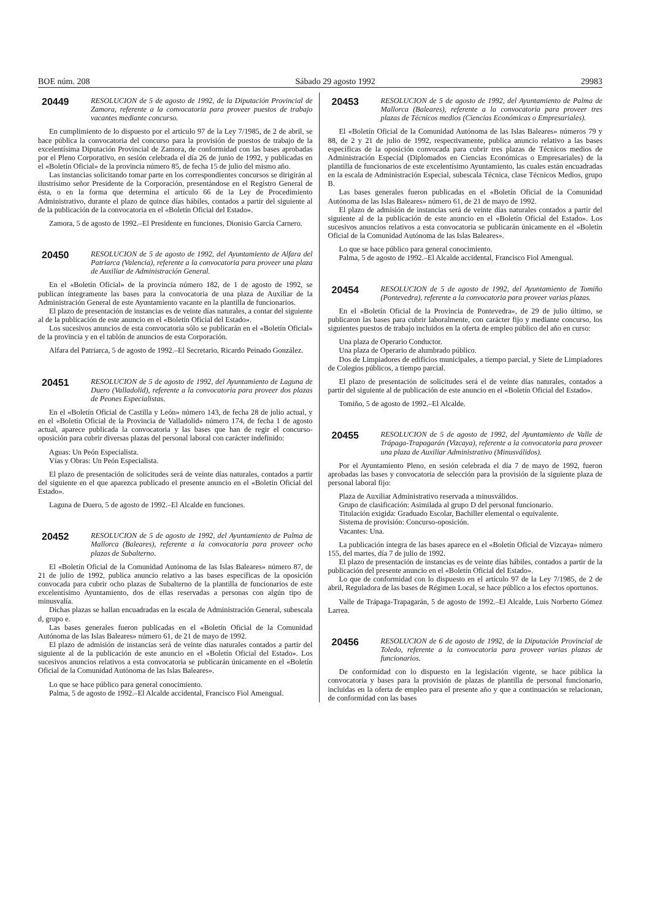BOE núm. 208 Sábado 29 agosto 1992 29983
20449
RESOLUCION de 5 de agosto de 1992, de la Diputación Provincial de Zamora, referente a la convocatoria para proveer puestos de trabajo vacantes mediante concurso.
En cumplimiento de lo dispuesto por el articulo 97 de la Ley 7/1985, de 2 de abril, se hace pública la convocatoria del concurso para la provisión de puestos de trabajo de la excelentísima Diputación Provincial de Zamora, de conformidad con las bases aprobadas por el Pleno Corporativo, en sesión celebrada el día 26 de junio de 1992, y publicadas en el «Boletín Oficial» de la provincia número 85, de fecha 15 de julio del mismo año.
Las instancias solicitando tomar parte en los correspondientes concursos se dirigirán al ilustrísimo señor Presidente de la Corporación, presentándose en el Registro General de ésta, o en la forma que determina el artículo 66 de la Ley de Procedimiento Administrativo, durante el plazo de quince días hábiles, contados a partir del siguiente al de la publicación de la convocatoria en el «Boletín Oficial del Estado».
Zamora, 5 de agosto de 1992.–El Presidente en funciones, Dionisio García Carnero.
20450
RESOLUCION de 5 de agosto de 1992, del Ayuntamiento de Alfara del Patriarca (Valencia), referente a la convocatoria para proveer una plaza de Auxiliar de Administración General.
En el «Boletín Oficial» de la provincia número 182, de 1 de agosto de 1992, se publican íntegramente las bases para la convocatoria de una plaza de Auxiliar de la Administración General de este Ayuntamiento vacante en la plantilla de funcionarios.
El plazo de presentación de instancias es de veinte días naturales, a contar del siguiente al de la publicación de este anuncio en el «Boletín Oficial del Estado».
Los sucesivos anuncios de esta convocatoria sólo se publicarán en el «Boletín Oficial» de la provincia y en el tablón de anuncios de esta Corporación.
Alfara del Patriarca, 5 de agosto de 1992.–El Secretario, Ricardo Peinado González.
20451
RESOLUCION de 5 de agosto de 1992, del Ayuntamiento de Laguna de Duero (Valladolid), referente a la convocatoria para proveer dos plazas de Peones Especialistas.
En el «Boletín Oficial de Castilla y León» número 143, de fecha 28 de julio actual, y en el «Boletín Oficial de la Provincia de Valladolid» número 174, de fecha 1 de agosto actual, aparece publicada la convocatoria y las bases que han de regir el concurso-oposición para cubrir diversas plazas del personal laboral con carácter indefinido:
Aguas: Un Peón Especialista.
Vías y Obras: Un Peón Especialista.
El plazo de presentación de solicitudes será de veinte días naturales, contados a partir del siguiente en el que aparezca publicado el presente anuncio en el «Boletín Oficial del Estado».
Laguna de Duero, 5 de agosto de 1992.–El Alcalde en funciones.
20452
RESOLUCION de 5 de agosto de 1992, del Ayuntamiento de Palma de Mallorca (Baleares), referente a la convocatoria para proveer ocho plazas de Subalterno.
El «Boletín Oficial de la Comunidad Autónoma de las Islas Baleares» número 87, de 21 de julio de 1992, publica anuncio relativo a las bases específicas de la oposición convocada para cubrir ocho plazas de Subalterno de la plantilla de funcionarios de este excelentísimo Ayuntamiento, dos de ellas reservadas a personas con algún tipo de minusvalía.
Dichas plazas se hallan encuadradas en la escala de Administración General, subescala d, grupo e.
Las bases generales fueron publicadas en el «Boletín Oficial de la Comunidad Autónoma de las Islas Baleares» número 61, de 21 de mayo de 1992.
El plazo de admisión de instancias será de veinte días naturales contados a partir del siguiente al de la publicación de este anuncio en el «Boletín Oficial del Estado». Los sucesivos anuncios relativos a esta convocatoria se publicarán únicamente en el «Boletín Oficial de la Comunidad Autónoma de las Islas Baleares».
Lo que se hace público para general conocimiento.
Palma, 5 de agosto de 1992.–El Alcalde accidental, Francisco Fiol Amengual.
20453
RESOLUCION de 5 de agosto de 1992, del Ayuntamiento de Palma de Mallorca (Baleares), referente a la convocatoria para proveer tres plazas de Técnicos medios (Ciencias Económicas o Empresariales).
El «Boletín Oficial de la Comunidad Autónoma de las Islas Baleares» números 79 y 88, de 2 y 21 de julio de 1992, respectivamente, publica anuncio relativo a las bases específicas de la oposición convocada para cubrir tres plazas de Técnicos medios de Administración Especial (Diplomados en Ciencias Económicas o Empresariales) de la plantilla de funcionarios de este excelentísimo Ayuntamiento, las cuales están encuadradas en la escala de Administración Especial, subescala Técnica, clase Técnicos Medios, grupo B.
Las bases generales fueron publicadas en el «Boletín Oficial de la Comunidad Autónoma de las Islas Baleares» número 61, de 21 de mayo de 1992.
El plazo de admisión de instancias será de veinte días naturales contados a partir del siguiente al de la publicación de este anuncio en el «Boletín Oficial del Estado». Los sucesivos anuncios relativos a esta convocatoria se publicarán únicamente en el «Boletín Oficial de la Comunidad Autónoma de las Islas Baleares».
Lo que se hace público para general conocimiento.
Palma, 5 de agosto de 1992.–El Alcalde accidental, Francisco Fiol Amengual.
20454
RESOLUCION de 5 de agosto de 1992, del Ayuntamiento de Tomiño (Pontevedra), referente a la convocatoria para proveer varias plazas.
En el «Boletín Oficial de la Provincia de Pontevedra», de 29 de julio último, se publicaron las bases para cubrir laboralmente, con carácter fijo y mediante concurso, los siguientes puestos de trabajo incluidos en la oferta de empleo público del año en curso:
Una plaza de Operario Conductor.
Una plaza de Operario de alumbrado público.
Dos de Limpiadores de edificios municipales, a tiempo parcial, y Siete de Limpiadores de Colegios públicos, a tiempo parcial.
El plazo de presentación de solicitudes será el de veinte días naturales, contados a partir del siguiente al de publicación de este anuncio en el «Boletín Oficial del Estado».
Tomiño, 5 de agosto de 1992.–El Alcalde.
20455
RESOLUCION de 5 de agosto de 1992, del Ayuntamiento de Valle de Trápaga-Trapagarán (Vizcaya), referente a la convocatoria para proveer una plaza de Auxiliar Administrativo (Minusválidos).
Por el Ayuntamiento Pleno, en sesión celebrada el día 7 de mayo de 1992, fueron aprobadas las bases y convocatoria de selección para la provisión de la siguiente plaza de personal laboral fijo:
Plaza de Auxiliar Administrativo reservada a minusválidos.
Grupo de clasificación: Asimilada al grupo D del personal funcionario.
Titulación exigida: Graduado Escolar, Bachiller elemental o equivalente.
Sistema de provisión: Concurso-oposición.
Vacantes: Una.
La publicación íntegra de las bases aparece en el «Boletín Oficial de Vizcaya» número 155, del martes, día 7 de julio de 1992.
El plazo de presentación de instancias es de veinte días hábiles, contados a partir de la publicación del presente anuncio en el «Boletín Oficial del Estado».
Lo que de conformidad con lo dispuesto en el artículo 97 de la Ley 7/1985, de 2 de abril, Reguladora de las bases de Régimen Local, se hace público a los efectos oportunos.
Valle de Trápaga-Trapagarán, 5 de agosto de 1992.–El Alcalde, Luis Norberto Gómez Larrea.
20456
RESOLUCION de 6 de agosto de 1992, de la Diputación Provincial de Toledo, referente a la convocatoria para proveer varias plazas de funcionarios.
De conformidad con lo dispuesto en la legislación vigente, se hace pública la convocatoria y bases para la provisión de plazas de plantilla de personal funcionario, incluidas en la oferta de empleo para el presente año y que a continuación se relacionan, de conformidad con las bases